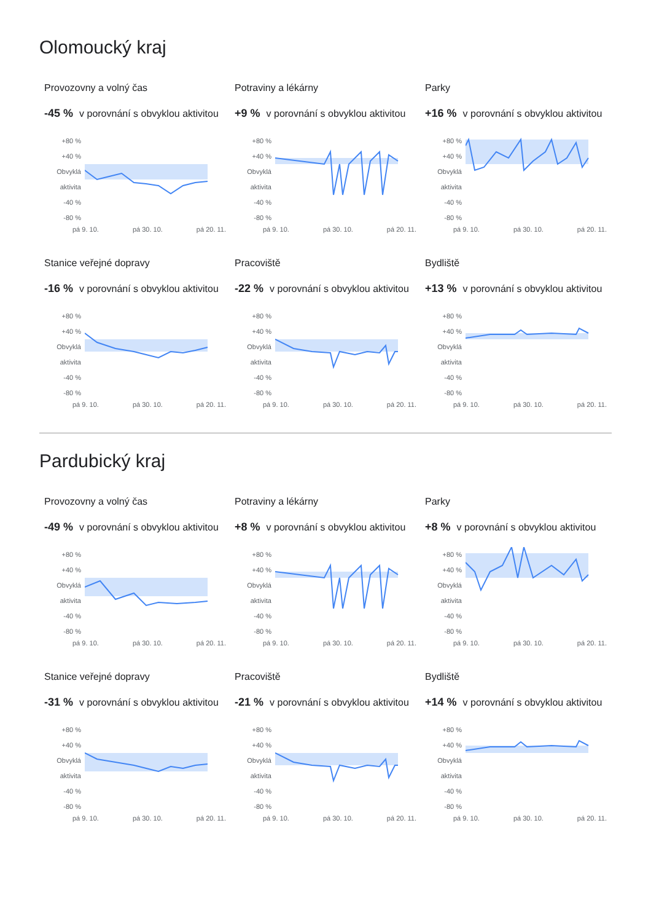Olomoucký kraj
Provozovny a volný čas
-45 % v porovnání s obvyklou aktivitou
+80 %
+40 %
Obvyklá aktivita
-40 %
-80 %
pá 9. 10. pá 30. 10. pá 20. 11.
Potraviny a lékárny
+9 % v porovnání s obvyklou aktivitou
+80 %
+40 %
Obvyklá aktivita
-40 %
-80 %
pá 9. 10. pá 30. 10. pá 20. 11.
Parky
+16 % v porovnání s obvyklou aktivitou
+80 %
+40 %
Obvyklá aktivita
-40 %
-80 %
pá 9. 10. pá 30. 10. pá 20. 11.
Stanice veřejné dopravy
-16 % v porovnání s obvyklou aktivitou
+80 %
+40 %
Obvyklá aktivita
-40 %
-80 %
pá 9. 10. pá 30. 10. pá 20. 11.
Pracoviště
-22 % v porovnání s obvyklou aktivitou
+80 %
+40 %
Obvyklá aktivita
-40 %
-80 %
pá 9. 10. pá 30. 10. pá 20. 11.
Bydliště
+13 % v porovnání s obvyklou aktivitou
+80 %
+40 %
Obvyklá aktivita
-40 %
-80 %
pá 9. 10. pá 30. 10. pá 20. 11.
Pardubický kraj
Provozovny a volný čas
-49 % v porovnání s obvyklou aktivitou
+80 %
+40 %
Obvyklá aktivita
-40 %
-80 %
pá 9. 10. pá 30. 10. pá 20. 11.
Potraviny a lékárny
+8 % v porovnání s obvyklou aktivitou
+80 %
+40 %
Obvyklá aktivita
-40 %
-80 %
pá 9. 10. pá 30. 10. pá 20. 11.
Parky
+8 % v porovnání s obvyklou aktivitou
+80 %
+40 %
Obvyklá aktivita
-40 %
-80 %
pá 9. 10. pá 30. 10. pá 20. 11.
Stanice veřejné dopravy
-31 % v porovnání s obvyklou aktivitou
+80 %
+40 %
Obvyklá aktivita
-40 %
-80 %
pá 9. 10. pá 30. 10. pá 20. 11.
Pracoviště
-21 % v porovnání s obvyklou aktivitou
+80 %
+40 %
Obvyklá aktivita
-40 %
-80 %
pá 9. 10. pá 30. 10. pá 20. 11.
Bydliště
+14 % v porovnání s obvyklou aktivitou
+80 %
+40 %
Obvyklá aktivita
-40 %
-80 %
pá 9. 10. pá 30. 10. pá 20. 11.